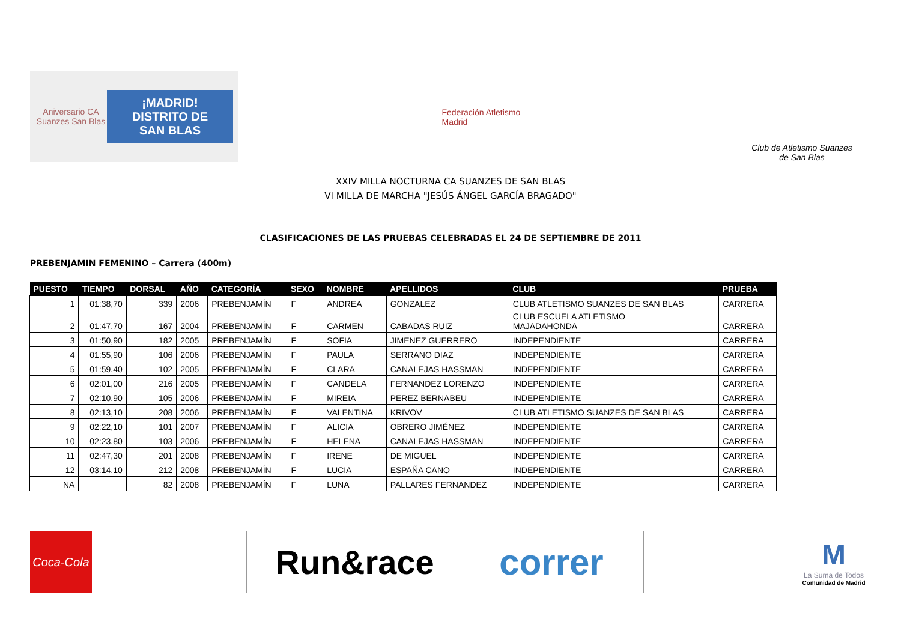Aniversario CA Suanzes San Blas ¡MADRID!
DISTRITO DE
SAN BLAS
Federación Atletismo Madrid
Club de Atletismo Suanzes
de San Blas
XXIV MILLA NOCTURNA CA SUANZES DE SAN BLAS
VI MILLA DE MARCHA "JESÚS ÁNGEL GARCÍA BRAGADO"
CLASIFICACIONES DE LAS PRUEBAS CELEBRADAS EL 24 DE SEPTIEMBRE DE 2011
PREBENJAMIN FEMENINO – Carrera (400m)
| PUESTO | TIEMPO | DORSAL | AÑO | CATEGORÍA | SEXO | NOMBRE | APELLIDOS | CLUB | PRUEBA |
| --- | --- | --- | --- | --- | --- | --- | --- | --- | --- |
| 1 | 01:38,70 | 339 | 2006 | PREBENJAMÍN | F | ANDREA | GONZALEZ | CLUB ATLETISMO SUANZES DE SAN BLAS | CARRERA |
| 2 | 01:47,70 | 167 | 2004 | PREBENJAMÍN | F | CARMEN | CABADAS RUIZ | CLUB ESCUELA ATLETISMO MAJADAHONDA | CARRERA |
| 3 | 01:50,90 | 182 | 2005 | PREBENJAMÍN | F | SOFIA | JIMENEZ GUERRERO | INDEPENDIENTE | CARRERA |
| 4 | 01:55,90 | 106 | 2006 | PREBENJAMÍN | F | PAULA | SERRANO DIAZ | INDEPENDIENTE | CARRERA |
| 5 | 01:59,40 | 102 | 2005 | PREBENJAMÍN | F | CLARA | CANALEJAS HASSMAN | INDEPENDIENTE | CARRERA |
| 6 | 02:01,00 | 216 | 2005 | PREBENJAMÍN | F | CANDELA | FERNANDEZ LORENZO | INDEPENDIENTE | CARRERA |
| 7 | 02:10,90 | 105 | 2006 | PREBENJAMÍN | F | MIREIA | PEREZ BERNABEU | INDEPENDIENTE | CARRERA |
| 8 | 02:13,10 | 208 | 2006 | PREBENJAMÍN | F | VALENTINA | KRIVOV | CLUB ATLETISMO SUANZES DE SAN BLAS | CARRERA |
| 9 | 02:22,10 | 101 | 2007 | PREBENJAMÍN | F | ALICIA | OBRERO JIMÉNEZ | INDEPENDIENTE | CARRERA |
| 10 | 02:23,80 | 103 | 2006 | PREBENJAMÍN | F | HELENA | CANALEJAS HASSMAN | INDEPENDIENTE | CARRERA |
| 11 | 02:47,30 | 201 | 2008 | PREBENJAMÍN | F | IRENE | DE MIGUEL | INDEPENDIENTE | CARRERA |
| 12 | 03:14,10 | 212 | 2008 | PREBENJAMÍN | F | LUCIA | ESPAÑA CANO | INDEPENDIENTE | CARRERA |
| NA | | 82 | 2008 | PREBENJAMÍN | F | LUNA | PALLARES FERNANDEZ | INDEPENDIENTE | CARRERA |
Coca-Cola
Run&race correr
M
La Suma de Todos
Comunidad de Madrid